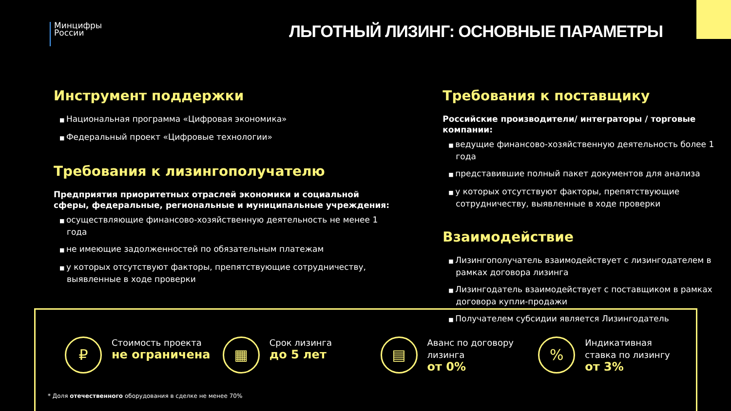Минцифры
России
ЛЬГОТНЫЙ ЛИЗИНГ: ОСНОВНЫЕ ПАРАМЕТРЫ
Инструмент поддержки
Национальная программа «Цифровая экономика»
Федеральный проект «Цифровые технологии»
Требования к лизингополучателю
Предприятия приоритетных отраслей экономики и социальной сферы, федеральные, региональные и муниципальные учреждения:
осуществляющие финансово-хозяйственную деятельность не менее 1 года
не имеющие задолженностей по обязательным платежам
у которых отсутствуют факторы, препятствующие сотрудничеству, выявленные в ходе проверки
Требования к поставщику
Российские производители/ интеграторы / торговые компании:
ведущие финансово-хозяйственную деятельность более 1 года
представившие полный пакет документов для анализа
у которых отсутствуют факторы, препятствующие сотрудничеству, выявленные в ходе проверки
Взаимодействие
Лизингополучатель взаимодействует с лизингодателем в рамках договора лизинга
Лизингодатель взаимодействует с поставщиком в рамках договора купли-продажи
Получателем субсидии является Лизингодатель
₽
Стоимость проекта
не ограничена
▦
Срок лизинга
до 5 лет
▤
Аванс по договору
лизинга
от 0%
%
Индикативная
ставка по лизингу
от 3%
* Доля отечественного оборудования в сделке не менее 70%